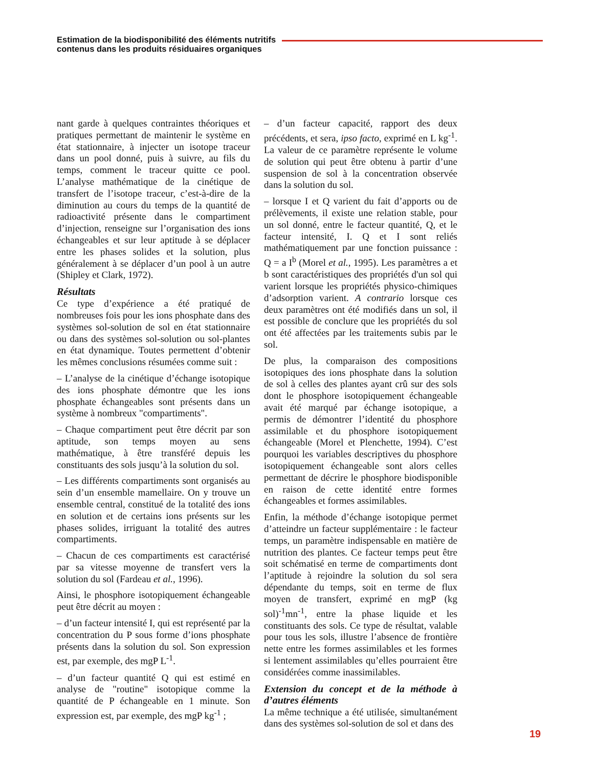Estimation de la biodisponibilité des éléments nutritifs
contenus dans les produits résiduaires organiques
nant garde à quelques contraintes théoriques et pratiques permettant de maintenir le système en état stationnaire, à injecter un isotope traceur dans un pool donné, puis à suivre, au fils du temps, comment le traceur quitte ce pool. L’analyse mathématique de la cinétique de transfert de l’isotope traceur, c’est-à-dire de la diminution au cours du temps de la quantité de radioactivité présente dans le compartiment d’injection, renseigne sur l’organisation des ions échangeables et sur leur aptitude à se déplacer entre les phases solides et la solution, plus généralement à se déplacer d’un pool à un autre (Shipley et Clark, 1972).
Résultats
Ce type d’expérience a été pratiqué de nombreuses fois pour les ions phosphate dans des systèmes sol-solution de sol en état stationnaire ou dans des systèmes sol-solution ou sol-plantes en état dynamique. Toutes permettent d’obtenir les mêmes conclusions résumées comme suit :
– L’analyse de la cinétique d’échange isotopique des ions phosphate démontre que les ions phosphate échangeables sont présents dans un système à nombreux "compartiments".
– Chaque compartiment peut être décrit par son aptitude, son temps moyen au sens mathématique, à être transféré depuis les constituants des sols jusqu’à la solution du sol.
– Les différents compartiments sont organisés au sein d’un ensemble mamellaire. On y trouve un ensemble central, constitué de la totalité des ions en solution et de certains ions présents sur les phases solides, irriguant la totalité des autres compartiments.
– Chacun de ces compartiments est caractérisé par sa vitesse moyenne de transfert vers la solution du sol (Fardeau et al., 1996).
Ainsi, le phosphore isotopiquement échangeable peut être décrit au moyen :
– d’un facteur intensité I, qui est représenté par la concentration du P sous forme d’ions phosphate présents dans la solution du sol. Son expression est, par exemple, des mgP L<sup>-1</sup>.
– d’un facteur quantité Q qui est estimé en analyse de "routine" isotopique comme la quantité de P échangeable en 1 minute. Son expression est, par exemple, des mgP kg<sup>-1</sup> ;
– d’un facteur capacité, rapport des deux précédents, et sera, ipso facto, exprimé en L kg<sup>-1</sup>. La valeur de ce paramètre représente le volume de solution qui peut être obtenu à partir d’une suspension de sol à la concentration observée dans la solution du sol.
– lorsque I et Q varient du fait d’apports ou de prélèvements, il existe une relation stable, pour un sol donné, entre le facteur quantité, Q, et le facteur intensité, I. Q et I sont reliés mathématiquement par une fonction puissance : Q = a I<sup>b</sup> (Morel et al., 1995). Les paramètres a et b sont caractéristiques des propriétés d'un sol qui varient lorsque les propriétés physico-chimiques d’adsorption varient. A contrario lorsque ces deux paramètres ont été modifiés dans un sol, il est possible de conclure que les propriétés du sol ont été affectées par les traitements subis par le sol.
De plus, la comparaison des compositions isotopiques des ions phosphate dans la solution de sol à celles des plantes ayant crû sur des sols dont le phosphore isotopiquement échangeable avait été marqué par échange isotopique, a permis de démontrer l’identité du phosphore assimilable et du phosphore isotopiquement échangeable (Morel et Plenchette, 1994). C’est pourquoi les variables descriptives du phosphore isotopiquement échangeable sont alors celles permettant de décrire le phosphore biodisponible en raison de cette identité entre formes échangeables et formes assimilables.
Enfin, la méthode d’échange isotopique permet d’atteindre un facteur supplémentaire : le facteur temps, un paramètre indispensable en matière de nutrition des plantes. Ce facteur temps peut être soit schématisé en terme de compartiments dont l’aptitude à rejoindre la solution du sol sera dépendante du temps, soit en terme de flux moyen de transfert, exprimé en mgP (kg sol)<sup>-1</sup>mn<sup>-1</sup>, entre la phase liquide et les constituants des sols. Ce type de résultat, valable pour tous les sols, illustre l’absence de frontière nette entre les formes assimilables et les formes si lentement assimilables qu’elles pourraient être considérées comme inassimilables.
Extension du concept et de la méthode à d’autres éléments
La même technique a été utilisée, simultanément dans des systèmes sol-solution de sol et dans des
19